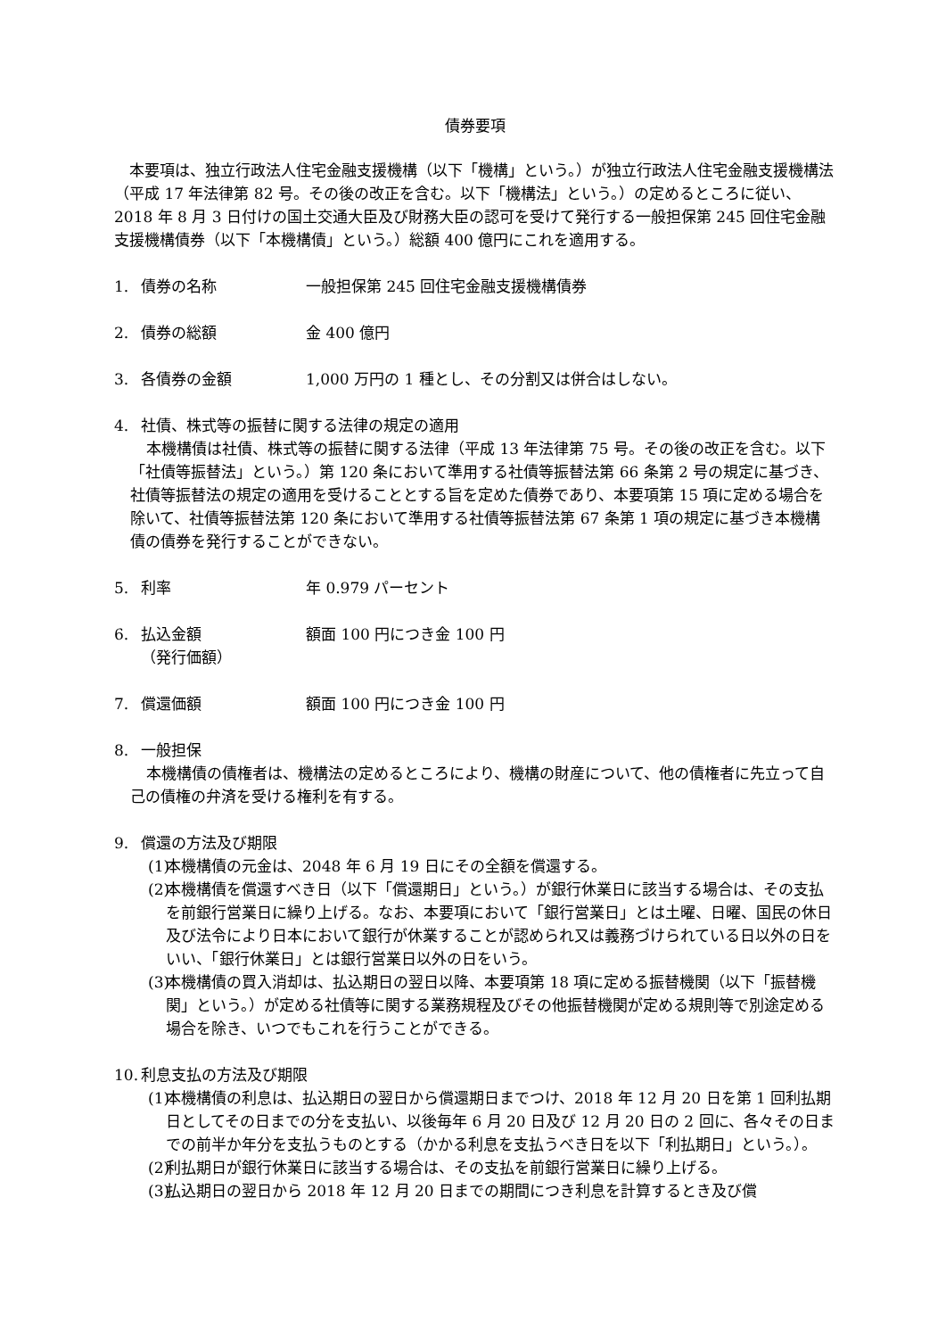債券要項
本要項は、独立行政法人住宅金融支援機構（以下「機構」という。）が独立行政法人住宅金融支援機構法（平成 17 年法律第 82 号。その後の改正を含む。以下「機構法」という。）の定めるところに従い、2018 年 8 月 3 日付けの国土交通大臣及び財務大臣の認可を受けて発行する一般担保第 245 回住宅金融支援機構債券（以下「本機構債」という。）総額 400 億円にこれを適用する。
1. 債券の名称 一般担保第 245 回住宅金融支援機構債券
2. 債券の総額 金 400 億円
3. 各債券の金額 1,000 万円の 1 種とし、その分割又は併合はしない。
4. 社債、株式等の振替に関する法律の規定の適用
本機構債は社債、株式等の振替に関する法律（平成 13 年法律第 75 号。その後の改正を含む。以下「社債等振替法」という。）第 120 条において準用する社債等振替法第 66 条第 2 号の規定に基づき、社債等振替法の規定の適用を受けることとする旨を定めた債券であり、本要項第 15 項に定める場合を除いて、社債等振替法第 120 条において準用する社債等振替法第 67 条第 1 項の規定に基づき本機構債の債券を発行することができない。
5. 利率 年 0.979 パーセント
6. 払込金額
（発行価額） 額面 100 円につき金 100 円
7. 償還価額 額面 100 円につき金 100 円
8. 一般担保
本機構債の債権者は、機構法の定めるところにより、機構の財産について、他の債権者に先立って自己の債権の弁済を受ける権利を有する。
9. 償還の方法及び期限
(1) 本機構債の元金は、2048 年 6 月 19 日にその全額を償還する。
(2) 本機構債を償還すべき日（以下「償還期日」という。）が銀行休業日に該当する場合は、その支払を前銀行営業日に繰り上げる。なお、本要項において「銀行営業日」とは土曜、日曜、国民の休日及び法令により日本において銀行が休業することが認められ又は義務づけられている日以外の日をいい、「銀行休業日」とは銀行営業日以外の日をいう。
(3) 本機構債の買入消却は、払込期日の翌日以降、本要項第 18 項に定める振替機関（以下「振替機関」という。）が定める社債等に関する業務規程及びその他振替機関が定める規則等で別途定める場合を除き、いつでもこれを行うことができる。
10. 利息支払の方法及び期限
(1) 本機構債の利息は、払込期日の翌日から償還期日までつけ、2018 年 12 月 20 日を第 1 回利払期日としてその日までの分を支払い、以後毎年 6 月 20 日及び 12 月 20 日の 2 回に、各々その日までの前半か年分を支払うものとする（かかる利息を支払うべき日を以下「利払期日」という。）。
(2) 利払期日が銀行休業日に該当する場合は、その支払を前銀行営業日に繰り上げる。
(3) 払込期日の翌日から 2018 年 12 月 20 日までの期間につき利息を計算するとき及び償